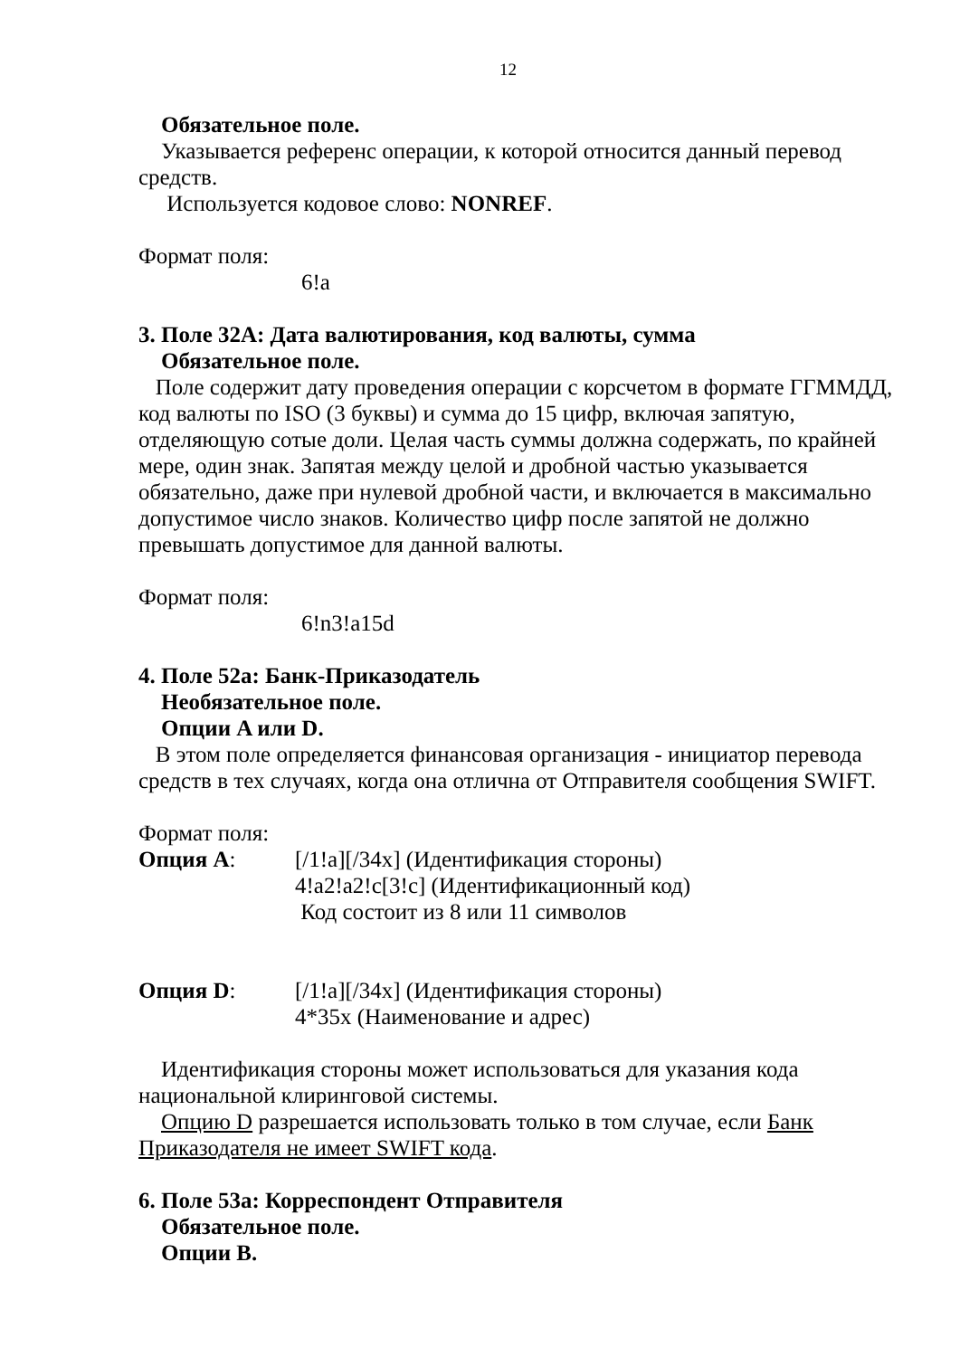12
Обязательное поле.
Указывается референс операции, к которой относится данный перевод средств.
Используется кодовое слово: NONREF.
Формат поля:
6!a
3. Поле 32А: Дата валютирования, код валюты, сумма
Обязательное поле.
Поле содержит дату проведения операции с корсчетом в формате ГГММДД, код валюты по ISO (3 буквы) и сумма до 15 цифр, включая запятую, отделяющую сотые доли. Целая часть суммы должна содержать, по крайней мере, один знак. Запятая между целой и дробной частью указывается обязательно, даже при нулевой дробной части, и включается в максимально допустимое число знаков. Количество цифр после запятой не должно превышать допустимое для данной валюты.
Формат поля:
6!n3!a15d
4. Поле 52а: Банк-Приказодатель
Необязательное поле.
Опции A или D.
В этом поле определяется финансовая организация - инициатор перевода средств в тех случаях, когда она отлична от Отправителя сообщения SWIFT.
Формат поля:
Опция А: [/1!a][/34x] (Идентификация стороны)
4!a2!a2!c[3!c] (Идентификационный код)
Код состоит из 8 или 11 символов
Опция D: [/1!a][/34x] (Идентификация стороны)
4*35x (Наименование и адрес)
Идентификация стороны может использоваться для указания кода национальной клиринговой системы.
Опцию D разрешается использовать только в том случае, если Банк Приказодателя не имеет SWIFT кода.
6. Поле 53а: Корреспондент Отправителя
Обязательное поле.
Опции B.